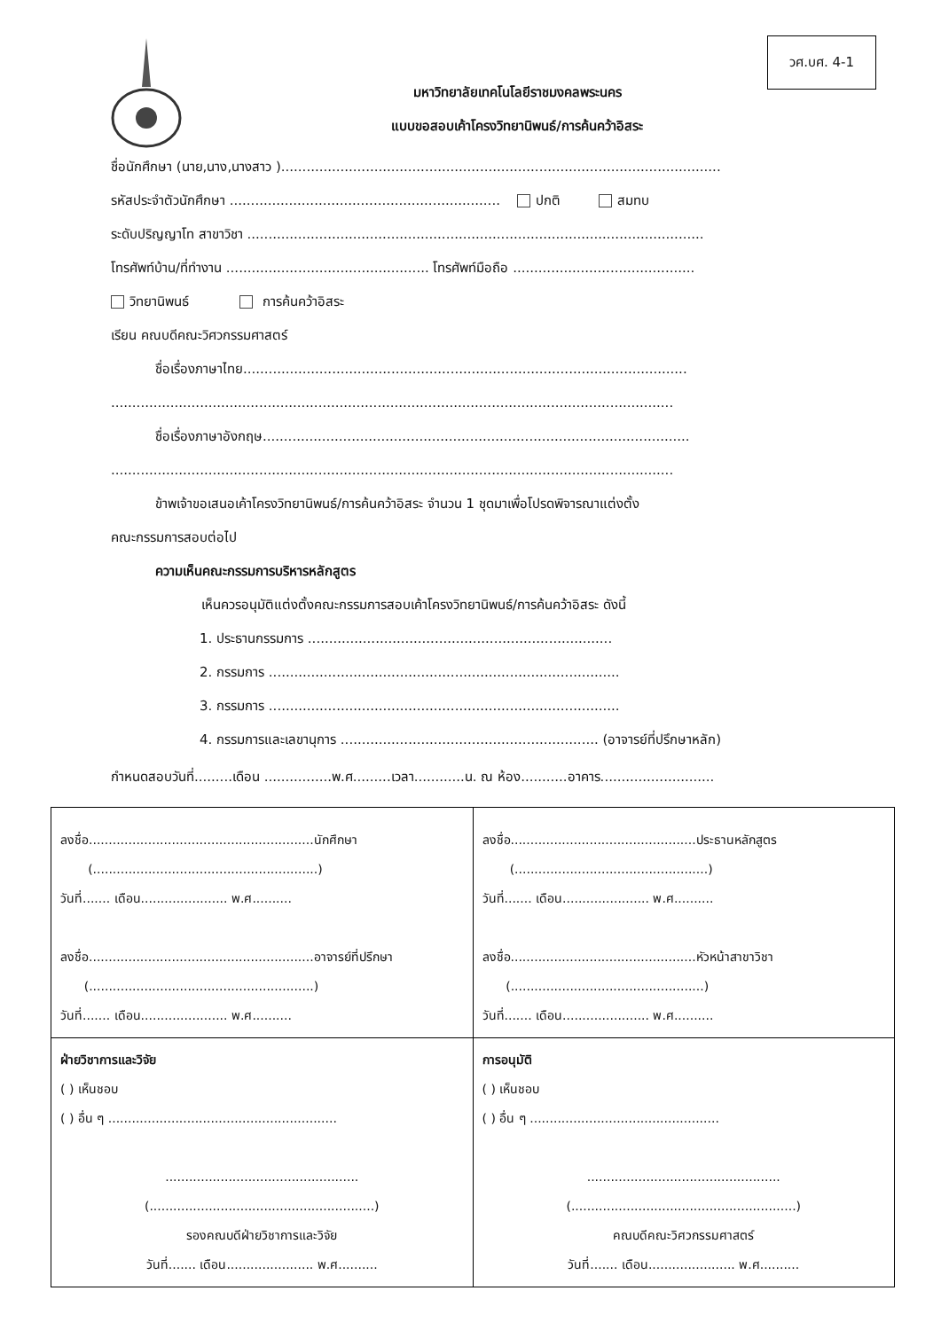วศ.บศ. 4-1
มหาวิทยาลัยเทคโนโลยีราชมงคลพระนคร
แบบขอสอบเค้าโครงวิทยานิพนธ์/การค้นคว้าอิสระ
ชื่อนักศึกษา (นาย,นาง,นางสาว )........................................................................................................
รหัสประจำตัวนักศึกษา ................................................................ ปกติ สมทบ
ระดับปริญญาโท สาขาวิชา ............................................................................................................
โทรศัพท์บ้าน/ที่ทำงาน ................................................ โทรศัพท์มือถือ ...........................................
วิทยานิพนธ์ การค้นคว้าอิสระ
เรียน คณบดีคณะวิศวกรรมศาสตร์
ชื่อเรื่องภาษาไทย.........................................................................................................
.....................................................................................................................................
ชื่อเรื่องภาษาอังกฤษ.....................................................................................................
.....................................................................................................................................
ข้าพเจ้าขอเสนอเค้าโครงวิทยานิพนธ์/การค้นคว้าอิสระ จำนวน 1 ชุดมาเพื่อโปรดพิจารณาแต่งตั้ง
คณะกรรมการสอบต่อไป
ความเห็นคณะกรรมการบริหารหลักสูตร
เห็นควรอนุมัติแต่งตั้งคณะกรรมการสอบเค้าโครงวิทยานิพนธ์/การค้นคว้าอิสระ ดังนี้
1. ประธานกรรมการ ........................................................................
2. กรรมการ ...................................................................................
3. กรรมการ ...................................................................................
4. กรรมการและเลขานุการ ............................................................. (อาจารย์ที่ปรึกษาหลัก)
กำหนดสอบวันที่.........เดือน ................พ.ศ.........เวลา............น. ณ ห้อง...........อาคาร...........................
| ลงชื่อ.........................................................นักศึกษา (.........................................................) วันที่....... เดือน...................... พ.ศ.......... ลงชื่อ.........................................................อาจารย์ที่ปรึกษา (.........................................................) วันที่....... เดือน...................... พ.ศ.......... | ลงชื่อ...............................................ประธานหลักสูตร (.................................................) วันที่....... เดือน...................... พ.ศ.......... ลงชื่อ...............................................หัวหน้าสาขาวิชา (.................................................) วันที่....... เดือน...................... พ.ศ.......... |
| ฝ่ายวิชาการและวิจัย ( ) เห็นชอบ ( ) อื่น ๆ .......................................................... ................................................. (.........................................................) รองคณบดีฝ่ายวิชาการและวิจัย วันที่....... เดือน...................... พ.ศ.......... | การอนุมัติ ( ) เห็นชอบ ( ) อื่น ๆ ................................................ ................................................. (.........................................................) คณบดีคณะวิศวกรรมศาสตร์ วันที่....... เดือน...................... พ.ศ.......... |